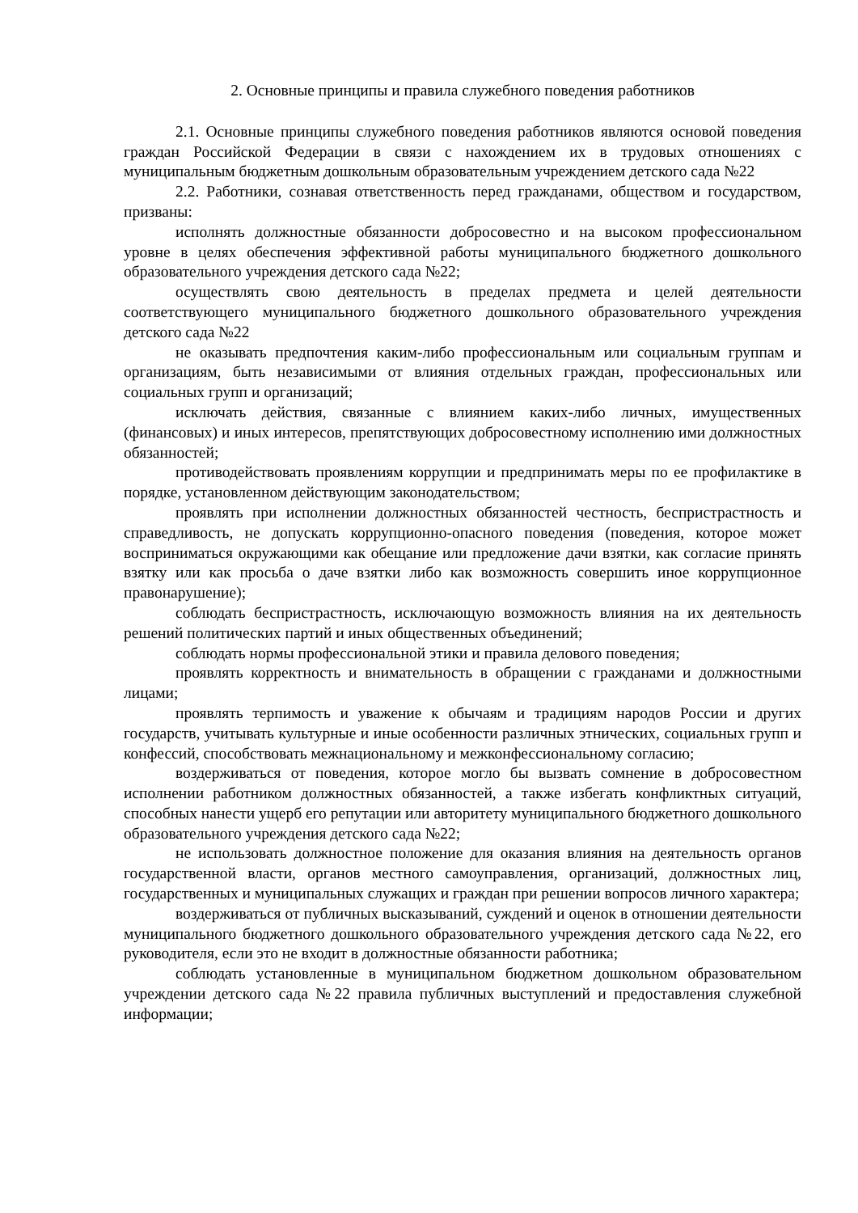2. Основные принципы и правила служебного поведения работников
2.1. Основные принципы служебного поведения работников являются основой поведения граждан Российской Федерации в связи с нахождением их в трудовых отношениях с муниципальным бюджетным дошкольным образовательным учреждением детского сада №22
2.2. Работники, сознавая ответственность перед гражданами, обществом и государством, призваны:
исполнять должностные обязанности добросовестно и на высоком профессиональном уровне в целях обеспечения эффективной работы муниципального бюджетного дошкольного образовательного учреждения детского сада №22;
осуществлять свою деятельность в пределах предмета и целей деятельности соответствующего муниципального бюджетного дошкольного образовательного учреждения детского сада №22
не оказывать предпочтения каким-либо профессиональным или социальным группам и организациям, быть независимыми от влияния отдельных граждан, профессиональных или социальных групп и организаций;
исключать действия, связанные с влиянием каких-либо личных, имущественных (финансовых) и иных интересов, препятствующих добросовестному исполнению ими должностных обязанностей;
противодействовать проявлениям коррупции и предпринимать меры по ее профилактике в порядке, установленном действующим законодательством;
проявлять при исполнении должностных обязанностей честность, беспристрастность и справедливость, не допускать коррупционно-опасного поведения (поведения, которое может восприниматься окружающими как обещание или предложение дачи взятки, как согласие принять взятку или как просьба о даче взятки либо как возможность совершить иное коррупционное правонарушение);
соблюдать беспристрастность, исключающую возможность влияния на их деятельность решений политических партий и иных общественных объединений;
соблюдать нормы профессиональной этики и правила делового поведения;
проявлять корректность и внимательность в обращении с гражданами и должностными лицами;
проявлять терпимость и уважение к обычаям и традициям народов России и других государств, учитывать культурные и иные особенности различных этнических, социальных групп и конфессий, способствовать межнациональному и межконфессиональному согласию;
воздерживаться от поведения, которое могло бы вызвать сомнение в добросовестном исполнении работником должностных обязанностей, а также избегать конфликтных ситуаций, способных нанести ущерб его репутации или авторитету муниципального бюджетного дошкольного образовательного учреждения детского сада №22;
не использовать должностное положение для оказания влияния на деятельность органов государственной власти, органов местного самоуправления, организаций, должностных лиц, государственных и муниципальных служащих и граждан при решении вопросов личного характера;
воздерживаться от публичных высказываний, суждений и оценок в отношении деятельности муниципального бюджетного дошкольного образовательного учреждения детского сада №22, его руководителя, если это не входит в должностные обязанности работника;
соблюдать установленные в муниципальном бюджетном дошкольном образовательном учреждении детского сада №22 правила публичных выступлений и предоставления служебной информации;